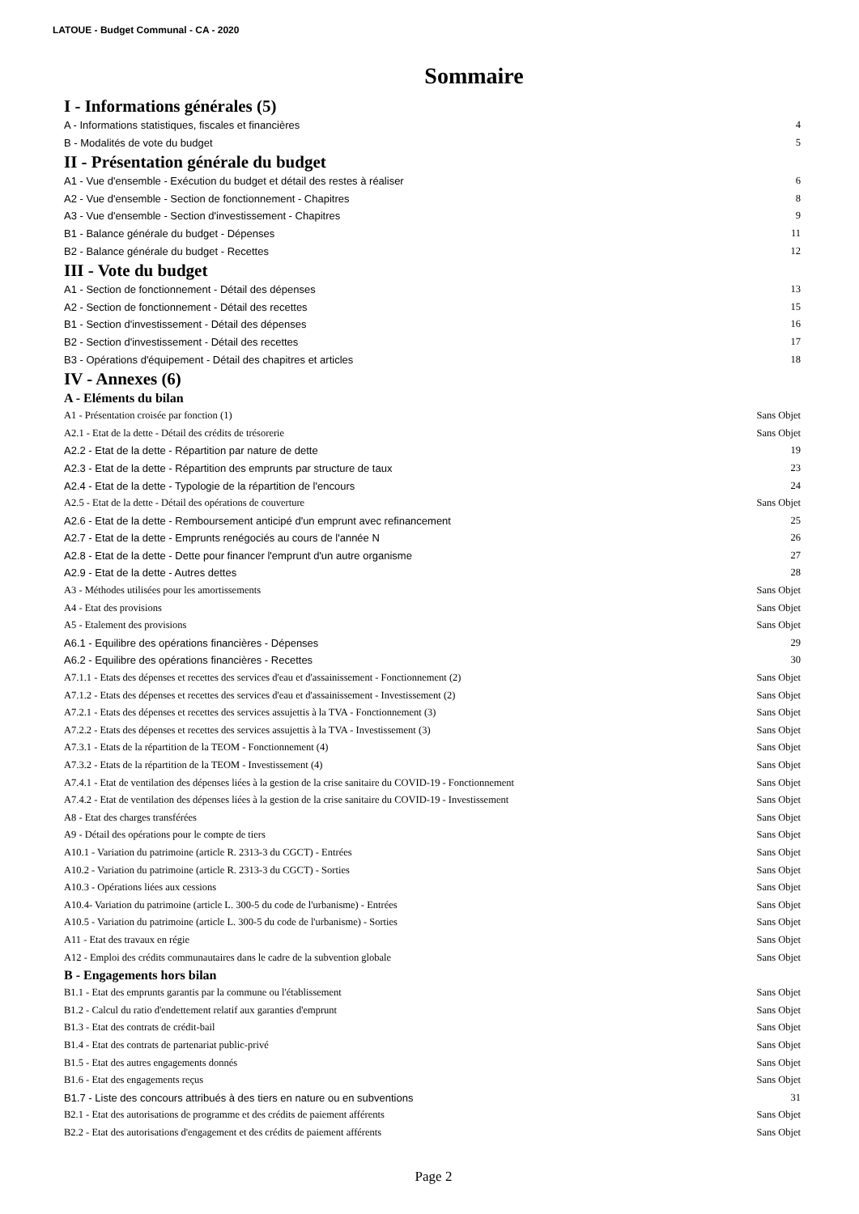LATOUE - Budget Communal - CA - 2020
Sommaire
I - Informations générales (5)
A - Informations statistiques, fiscales et financières 4
B - Modalités de vote du budget 5
II - Présentation générale du budget
A1 - Vue d'ensemble - Exécution du budget et détail des restes à réaliser 6
A2 - Vue d'ensemble - Section de fonctionnement - Chapitres 8
A3 - Vue d'ensemble - Section d'investissement - Chapitres 9
B1 - Balance générale du budget - Dépenses 11
B2 - Balance générale du budget - Recettes 12
III - Vote du budget
A1 - Section de fonctionnement - Détail des dépenses 13
A2 - Section de fonctionnement - Détail des recettes 15
B1 - Section d'investissement - Détail des dépenses 16
B2 - Section d'investissement - Détail des recettes 17
B3 - Opérations d'équipement - Détail des chapitres et articles 18
IV - Annexes (6)
A - Eléments du bilan
A1 - Présentation croisée par fonction (1) Sans Objet
A2.1 - Etat de la dette - Détail des crédits de trésorerie Sans Objet
A2.2 - Etat de la dette - Répartition par nature de dette 19
A2.3 - Etat de la dette - Répartition des emprunts par structure de taux 23
A2.4 - Etat de la dette - Typologie de la répartition de l'encours 24
A2.5 - Etat de la dette - Détail des opérations de couverture Sans Objet
A2.6 - Etat de la dette - Remboursement anticipé d'un emprunt avec refinancement 25
A2.7 - Etat de la dette - Emprunts renégociés au cours de l'année N 26
A2.8 - Etat de la dette - Dette pour financer l'emprunt d'un autre organisme 27
A2.9 - Etat de la dette - Autres dettes 28
A3 - Méthodes utilisées pour les amortissements Sans Objet
A4 - Etat des provisions Sans Objet
A5 - Etalement des provisions Sans Objet
A6.1 - Equilibre des opérations financières - Dépenses 29
A6.2 - Equilibre des opérations financières - Recettes 30
A7.1.1 - Etats des dépenses et recettes des services d'eau et d'assainissement - Fonctionnement (2) Sans Objet
A7.1.2 - Etats des dépenses et recettes des services d'eau et d'assainissement - Investissement (2) Sans Objet
A7.2.1 - Etats des dépenses et recettes des services assujettis à la TVA - Fonctionnement (3) Sans Objet
A7.2.2 - Etats des dépenses et recettes des services assujettis à la TVA - Investissement (3) Sans Objet
A7.3.1 - Etats de la répartition de la TEOM - Fonctionnement (4) Sans Objet
A7.3.2 - Etats de la répartition de la TEOM - Investissement (4) Sans Objet
A7.4.1 - Etat de ventilation des dépenses liées à la gestion de la crise sanitaire du COVID-19 - Fonctionnement Sans Objet
A7.4.2 - Etat de ventilation des dépenses liées à la gestion de la crise sanitaire du COVID-19 - Investissement Sans Objet
A8 - Etat des charges transférées Sans Objet
A9 - Détail des opérations pour le compte de tiers Sans Objet
A10.1 - Variation du patrimoine (article R. 2313-3 du CGCT) - Entrées Sans Objet
A10.2 - Variation du patrimoine (article R. 2313-3 du CGCT) - Sorties Sans Objet
A10.3 - Opérations liées aux cessions Sans Objet
A10.4- Variation du patrimoine (article L. 300-5 du code de l'urbanisme) - Entrées Sans Objet
A10.5 - Variation du patrimoine (article L. 300-5 du code de l'urbanisme) - Sorties Sans Objet
A11 - Etat des travaux en régie Sans Objet
A12 - Emploi des crédits communautaires dans le cadre de la subvention globale Sans Objet
B - Engagements hors bilan
B1.1 - Etat des emprunts garantis par la commune ou l'établissement Sans Objet
B1.2 - Calcul du ratio d'endettement relatif aux garanties d'emprunt Sans Objet
B1.3 - Etat des contrats de crédit-bail Sans Objet
B1.4 - Etat des contrats de partenariat public-privé Sans Objet
B1.5 - Etat des autres engagements donnés Sans Objet
B1.6 - Etat des engagements reçus Sans Objet
B1.7 - Liste des concours attribués à des tiers en nature ou en subventions 31
B2.1 - Etat des autorisations de programme et des crédits de paiement afférents Sans Objet
B2.2 - Etat des autorisations d'engagement et des crédits de paiement afférents Sans Objet
Page 2